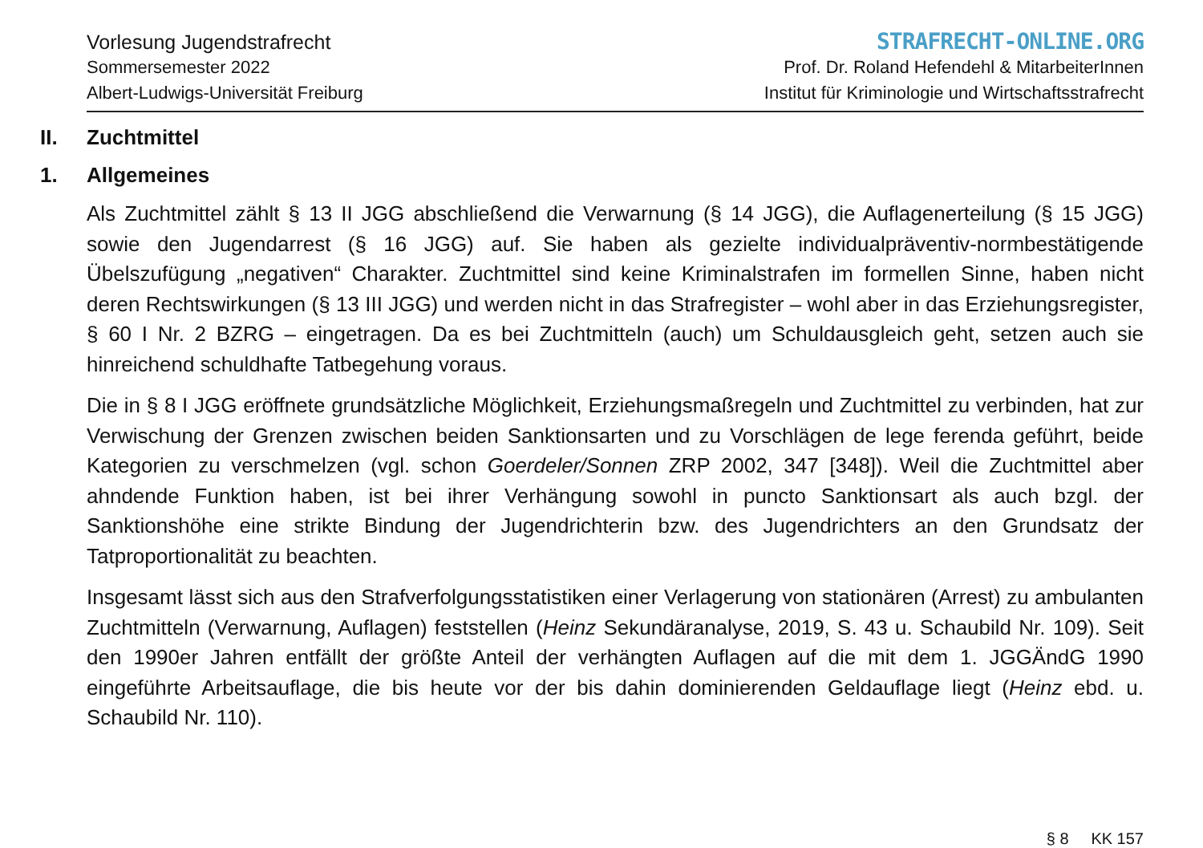Vorlesung Jugendstrafrecht
Sommersemester 2022
Albert-Ludwigs-Universität Freiburg
STRAFRECHT-ONLINE.ORG
Prof. Dr. Roland Hefendehl & MitarbeiterInnen
Institut für Kriminologie und Wirtschaftsstrafrecht
II. Zuchtmittel
1. Allgemeines
Als Zuchtmittel zählt § 13 II JGG abschließend die Verwarnung (§ 14 JGG), die Auflagenerteilung (§ 15 JGG) sowie den Jugendarrest (§ 16 JGG) auf. Sie haben als gezielte individualpräventiv-normbestätigende Übelszufügung „negativen“ Charakter. Zuchtmittel sind keine Kriminalstrafen im formellen Sinne, haben nicht deren Rechtswirkungen (§ 13 III JGG) und werden nicht in das Strafregister – wohl aber in das Erziehungsregister, § 60 I Nr. 2 BZRG – eingetragen. Da es bei Zuchtmitteln (auch) um Schuldausgleich geht, setzen auch sie hinreichend schuldhafte Tatbegehung voraus.
Die in § 8 I JGG eröffnete grundsätzliche Möglichkeit, Erziehungsmaßregeln und Zuchtmittel zu verbinden, hat zur Verwischung der Grenzen zwischen beiden Sanktionsarten und zu Vorschlägen de lege ferenda geführt, beide Kategorien zu verschmelzen (vgl. schon Goerdeler/Sonnen ZRP 2002, 347 [348]). Weil die Zuchtmittel aber ahndende Funktion haben, ist bei ihrer Verhängung sowohl in puncto Sanktionsart als auch bzgl. der Sanktionshöhe eine strikte Bindung der Jugendrichterin bzw. des Jugendrichters an den Grundsatz der Tatproportionalität zu beachten.
Insgesamt lässt sich aus den Strafverfolgungsstatistiken einer Verlagerung von stationären (Arrest) zu ambulanten Zuchtmitteln (Verwarnung, Auflagen) feststellen (Heinz Sekundäranalyse, 2019, S. 43 u. Schaubild Nr. 109). Seit den 1990er Jahren entfällt der größte Anteil der verhängten Auflagen auf die mit dem 1. JGGÄndG 1990 eingeführte Arbeitsauflage, die bis heute vor der bis dahin dominierenden Geldauflage liegt (Heinz ebd. u. Schaubild Nr. 110).
§ 8 KK 157